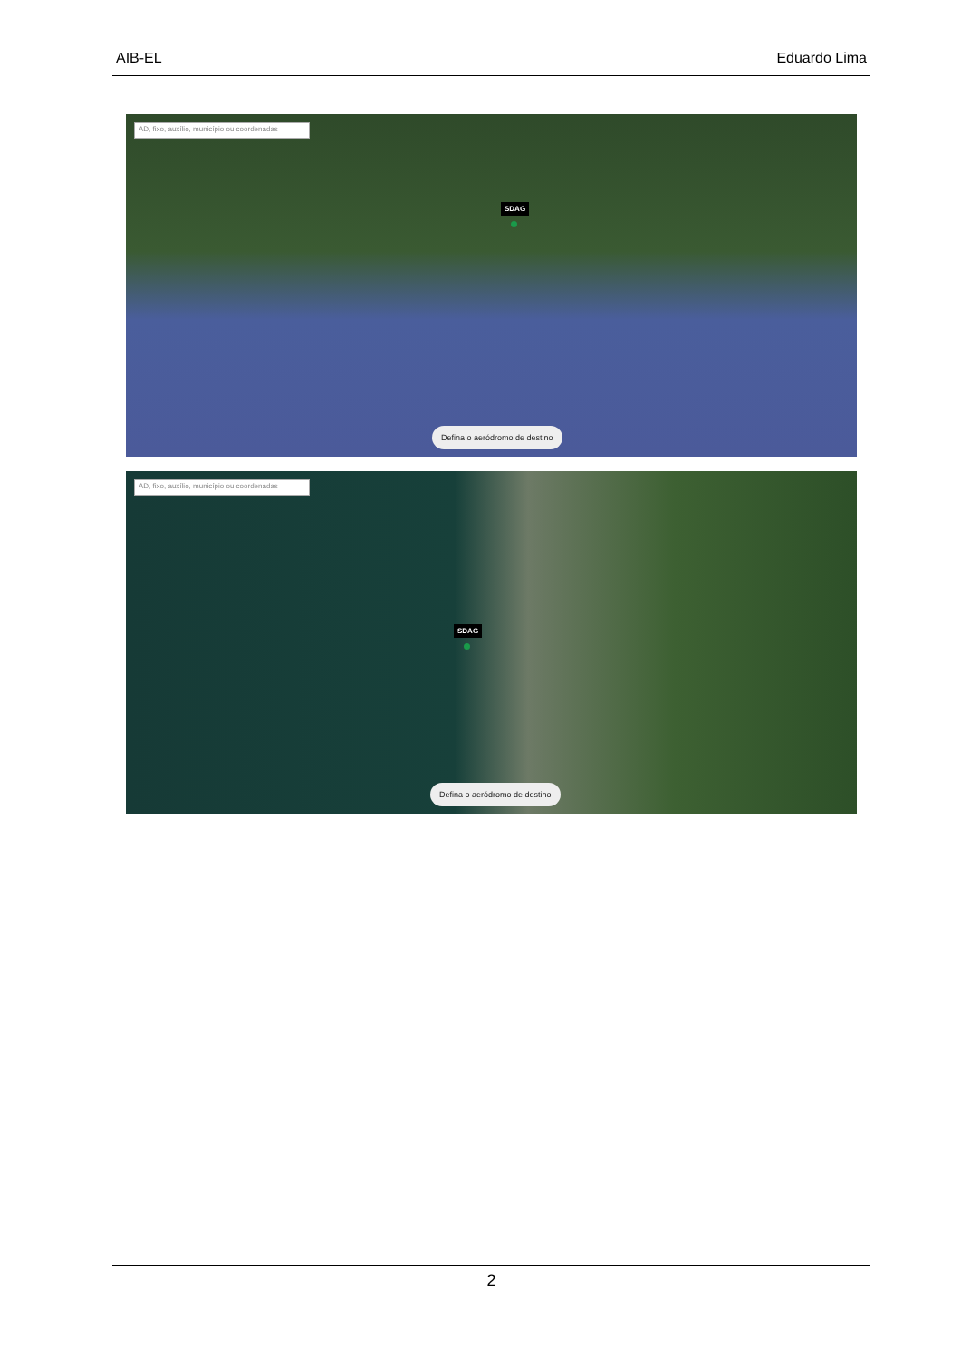AIB-EL Eduardo Lima
AD, fixo, auxílio, município ou coordenadas
SDAG
Defina o aeródromo de destino
AD, fixo, auxílio, município ou coordenadas
SDAG
Defina o aeródromo de destino
2